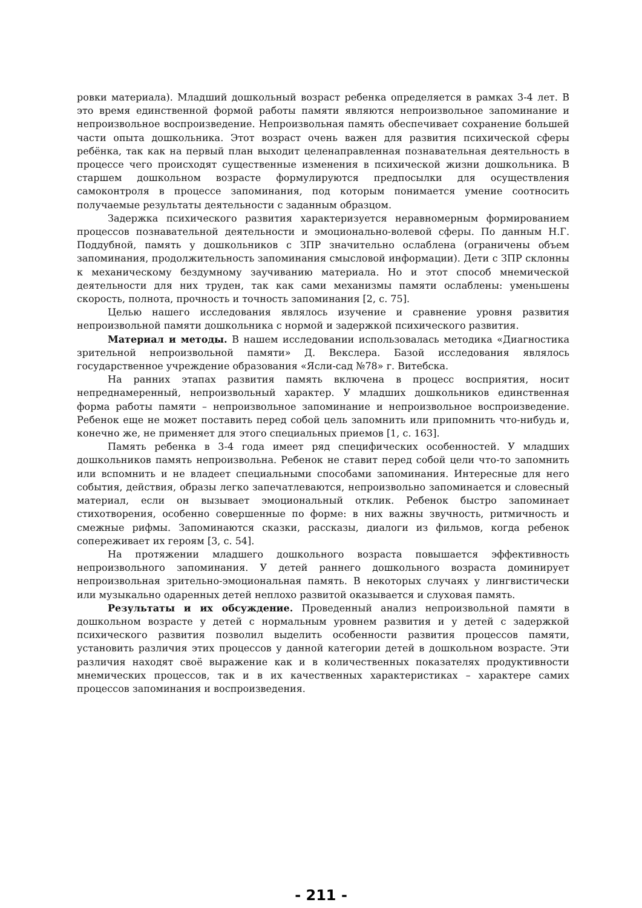ровки материала). Младший дошкольный возраст ребенка определяется в рамках 3-4 лет. В это время единственной формой работы памяти являются непроизвольное запоминание и непроизвольное воспроизведение. Непроизвольная память обеспечивает сохранение большей части опыта дошкольника. Этот возраст очень важен для развития психической сферы ребёнка, так как на первый план выходит целенаправленная познавательная деятельность в процессе чего происходят существенные изменения в психической жизни дошкольника. В старшем дошкольном возрасте формулируются предпосылки для осуществления самоконтроля в процессе запоминания, под которым понимается умение соотносить получаемые результаты деятельности с заданным образцом.
Задержка психического развития характеризуется неравномерным формированием процессов познавательной деятельности и эмоционально-волевой сферы. По данным Н.Г. Поддубной, память у дошкольников с ЗПР значительно ослаблена (ограничены объем запоминания, продолжительность запоминания смысловой информации). Дети с ЗПР склонны к механическому бездумному заучиванию материала. Но и этот способ мнемической деятельности для них труден, так как сами механизмы памяти ослаблены: уменьшены скорость, полнота, прочность и точность запоминания [2, с. 75].
Целью нашего исследования являлось изучение и сравнение уровня развития непроизвольной памяти дошкольника с нормой и задержкой психического развития.
Материал и методы. В нашем исследовании использовалась методика «Диагностика зрительной непроизвольной памяти» Д. Векслера. Базой исследования являлось государственное учреждение образования «Ясли-сад №78» г. Витебска.
На ранних этапах развития память включена в процесс восприятия, носит непреднамеренный, непроизвольный характер. У младших дошкольников единственная форма работы памяти – непроизвольное запоминание и непроизвольное воспроизведение. Ребенок еще не может поставить перед собой цель запомнить или припомнить что-нибудь и, конечно же, не применяет для этого специальных приемов [1, с. 163].
Память ребенка в 3-4 года имеет ряд специфических особенностей. У младших дошкольников память непроизвольна. Ребенок не ставит перед собой цели что-то запомнить или вспомнить и не владеет специальными способами запоминания. Интересные для него события, действия, образы легко запечатлеваются, непроизвольно запоминается и словесный материал, если он вызывает эмоциональный отклик. Ребенок быстро запоминает стихотворения, особенно совершенные по форме: в них важны звучность, ритмичность и смежные рифмы. Запоминаются сказки, рассказы, диалоги из фильмов, когда ребенок сопереживает их героям [3, с. 54].
На протяжении младшего дошкольного возраста повышается эффективность непроизвольного запоминания. У детей раннего дошкольного возраста доминирует непроизвольная зрительно-эмоциональная память. В некоторых случаях у лингвистически или музыкально одаренных детей неплохо развитой оказывается и слуховая память.
Результаты и их обсуждение. Проведенный анализ непроизвольной памяти в дошкольном возрасте у детей с нормальным уровнем развития и у детей с задержкой психического развития позволил выделить особенности развития процессов памяти, установить различия этих процессов у данной категории детей в дошкольном возрасте. Эти различия находят своё выражение как и в количественных показателях продуктивности мнемических процессов, так и в их качественных характеристиках – характере самих процессов запоминания и воспроизведения.
- 211 -